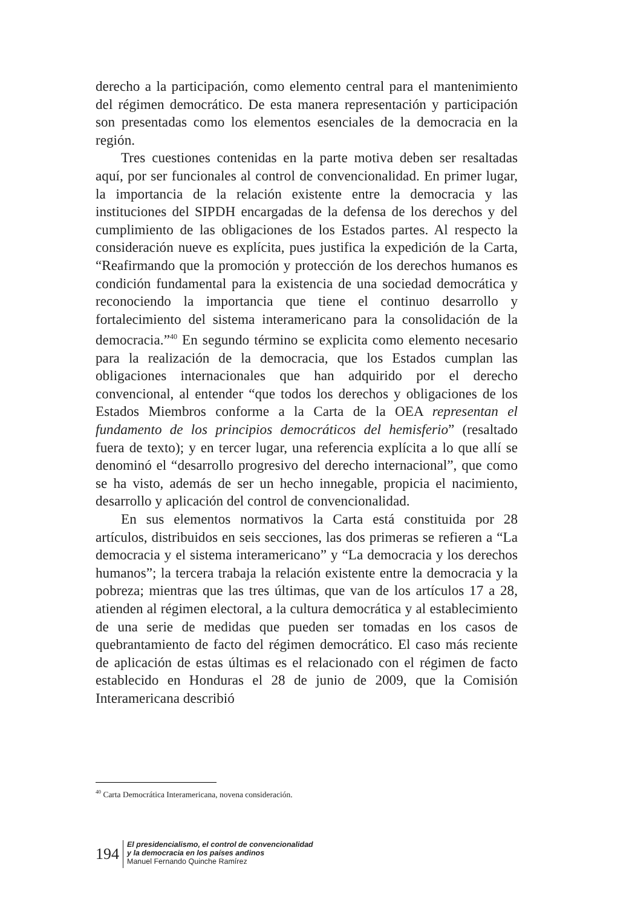derecho a la participación, como elemento central para el manteni­miento del régimen democrático. De esta manera representación y participación son presentadas como los elementos esenciales de la democracia en la región.
Tres cuestiones contenidas en la parte motiva deben ser resal­tadas aquí, por ser funcionales al control de convencionalidad. En primer lugar, la importancia de la relación existente entre la demo­cracia y las instituciones del SIPDH encargadas de la defensa de los derechos y del cumplimiento de las obligaciones de los Estados partes. Al respecto la consideración nueve es explícita, pues jus­tifica la expedición de la Carta, “Reafirmando que la promoción y protección de los derechos humanos es condición fundamental para la existencia de una sociedad democrática y reconociendo la importancia que tiene el continuo desarrollo y fortalecimiento del sistema interamericano para la consolidación de la democracia.”<sup>40</sup> En segundo término se explicita como elemento necesario para la realización de la democracia, que los Estados cumplan las obligacio­nes internacionales que han adquirido por el derecho convencional, al entender “que todos los derechos y obligaciones de los Estados Miembros conforme a la Carta de la OEA representan el fundamento de los principios democráticos del hemisferio” (resaltado fuera de texto); y en tercer lugar, una referencia explícita a lo que allí se denominó el “desarrollo progresivo del derecho internacional”, que como se ha visto, además de ser un hecho innegable, propicia el nacimiento, desarrollo y aplicación del control de convencionalidad.
En sus elementos normativos la Carta está constituida por 28 artículos, distribuidos en seis secciones, las dos primeras se refieren a “La democracia y el sistema interamericano” y “La democracia y los derechos humanos”; la tercera trabaja la relación existente entre la democracia y la pobreza; mientras que las tres últimas, que van de los artículos 17 a 28, atienden al régimen electoral, a la cultura de­mocrática y al establecimiento de una serie de medidas que pueden ser tomadas en los casos de quebrantamiento de facto del régimen democrático. El caso más reciente de aplicación de estas últimas es el relacionado con el régimen de facto establecido en Honduras el 28 de junio de 2009, que la Comisión Interamericana describió
<sup>40</sup> Carta Democrática Interamericana, novena consideración.
194
El presidencialismo, el control de convencionalidad
y la democracia en los países andinos
Manuel Fernando Quinche Ramírez